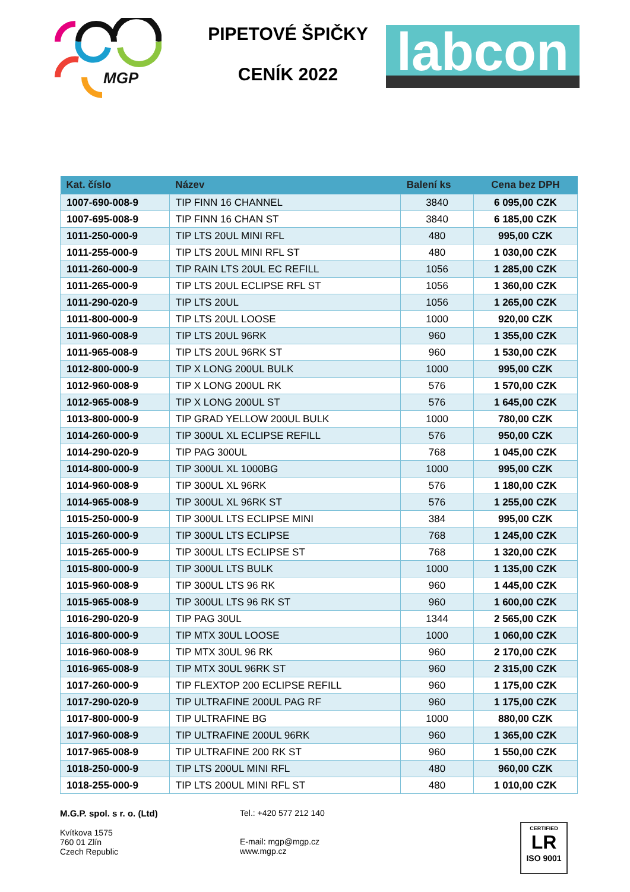MGP
PIPETOVÉ ŠPIČKY
CENÍK 2022
labcon
| Kat. číslo | Název | Balení ks | Cena bez DPH |
| --- | --- | --- | --- |
| 1007-690-008-9 | TIP FINN 16 CHANNEL | 3840 | 6 095,00 CZK |
| 1007-695-008-9 | TIP FINN 16 CHAN ST | 3840 | 6 185,00 CZK |
| 1011-250-000-9 | TIP LTS 20UL MINI RFL | 480 | 995,00 CZK |
| 1011-255-000-9 | TIP LTS 20UL MINI RFL ST | 480 | 1 030,00 CZK |
| 1011-260-000-9 | TIP RAIN LTS 20UL EC REFILL | 1056 | 1 285,00 CZK |
| 1011-265-000-9 | TIP LTS 20UL ECLIPSE RFL ST | 1056 | 1 360,00 CZK |
| 1011-290-020-9 | TIP LTS 20UL | 1056 | 1 265,00 CZK |
| 1011-800-000-9 | TIP LTS 20UL LOOSE | 1000 | 920,00 CZK |
| 1011-960-008-9 | TIP LTS 20UL 96RK | 960 | 1 355,00 CZK |
| 1011-965-008-9 | TIP LTS 20UL 96RK ST | 960 | 1 530,00 CZK |
| 1012-800-000-9 | TIP X LONG 200UL BULK | 1000 | 995,00 CZK |
| 1012-960-008-9 | TIP X LONG 200UL RK | 576 | 1 570,00 CZK |
| 1012-965-008-9 | TIP X LONG 200UL ST | 576 | 1 645,00 CZK |
| 1013-800-000-9 | TIP GRAD YELLOW 200UL BULK | 1000 | 780,00 CZK |
| 1014-260-000-9 | TIP 300UL XL ECLIPSE REFILL | 576 | 950,00 CZK |
| 1014-290-020-9 | TIP PAG 300UL | 768 | 1 045,00 CZK |
| 1014-800-000-9 | TIP 300UL XL 1000BG | 1000 | 995,00 CZK |
| 1014-960-008-9 | TIP 300UL XL 96RK | 576 | 1 180,00 CZK |
| 1014-965-008-9 | TIP 300UL XL 96RK ST | 576 | 1 255,00 CZK |
| 1015-250-000-9 | TIP 300UL LTS ECLIPSE MINI | 384 | 995,00 CZK |
| 1015-260-000-9 | TIP 300UL LTS ECLIPSE | 768 | 1 245,00 CZK |
| 1015-265-000-9 | TIP 300UL LTS ECLIPSE ST | 768 | 1 320,00 CZK |
| 1015-800-000-9 | TIP 300UL LTS BULK | 1000 | 1 135,00 CZK |
| 1015-960-008-9 | TIP 300UL LTS 96 RK | 960 | 1 445,00 CZK |
| 1015-965-008-9 | TIP 300UL LTS 96 RK ST | 960 | 1 600,00 CZK |
| 1016-290-020-9 | TIP PAG 30UL | 1344 | 2 565,00 CZK |
| 1016-800-000-9 | TIP MTX 30UL LOOSE | 1000 | 1 060,00 CZK |
| 1016-960-008-9 | TIP MTX 30UL 96 RK | 960 | 2 170,00 CZK |
| 1016-965-008-9 | TIP MTX 30UL 96RK ST | 960 | 2 315,00 CZK |
| 1017-260-000-9 | TIP FLEXTOP 200 ECLIPSE REFILL | 960 | 1 175,00 CZK |
| 1017-290-020-9 | TIP ULTRAFINE 200UL PAG RF | 960 | 1 175,00 CZK |
| 1017-800-000-9 | TIP ULTRAFINE BG | 1000 | 880,00 CZK |
| 1017-960-008-9 | TIP ULTRAFINE 200UL 96RK | 960 | 1 365,00 CZK |
| 1017-965-008-9 | TIP ULTRAFINE 200 RK ST | 960 | 1 550,00 CZK |
| 1018-250-000-9 | TIP LTS 200UL MINI RFL | 480 | 960,00 CZK |
| 1018-255-000-9 | TIP LTS 200UL MINI RFL ST | 480 | 1 010,00 CZK |
M.G.P. spol. s r. o. (Ltd)
Kvítkova 1575
760 01 Zlín
Czech Republic
Tel.: +420 577 212 140
E-mail: mgp@mgp.cz
www.mgp.cz
CERTIFIED
LR
ISO 9001